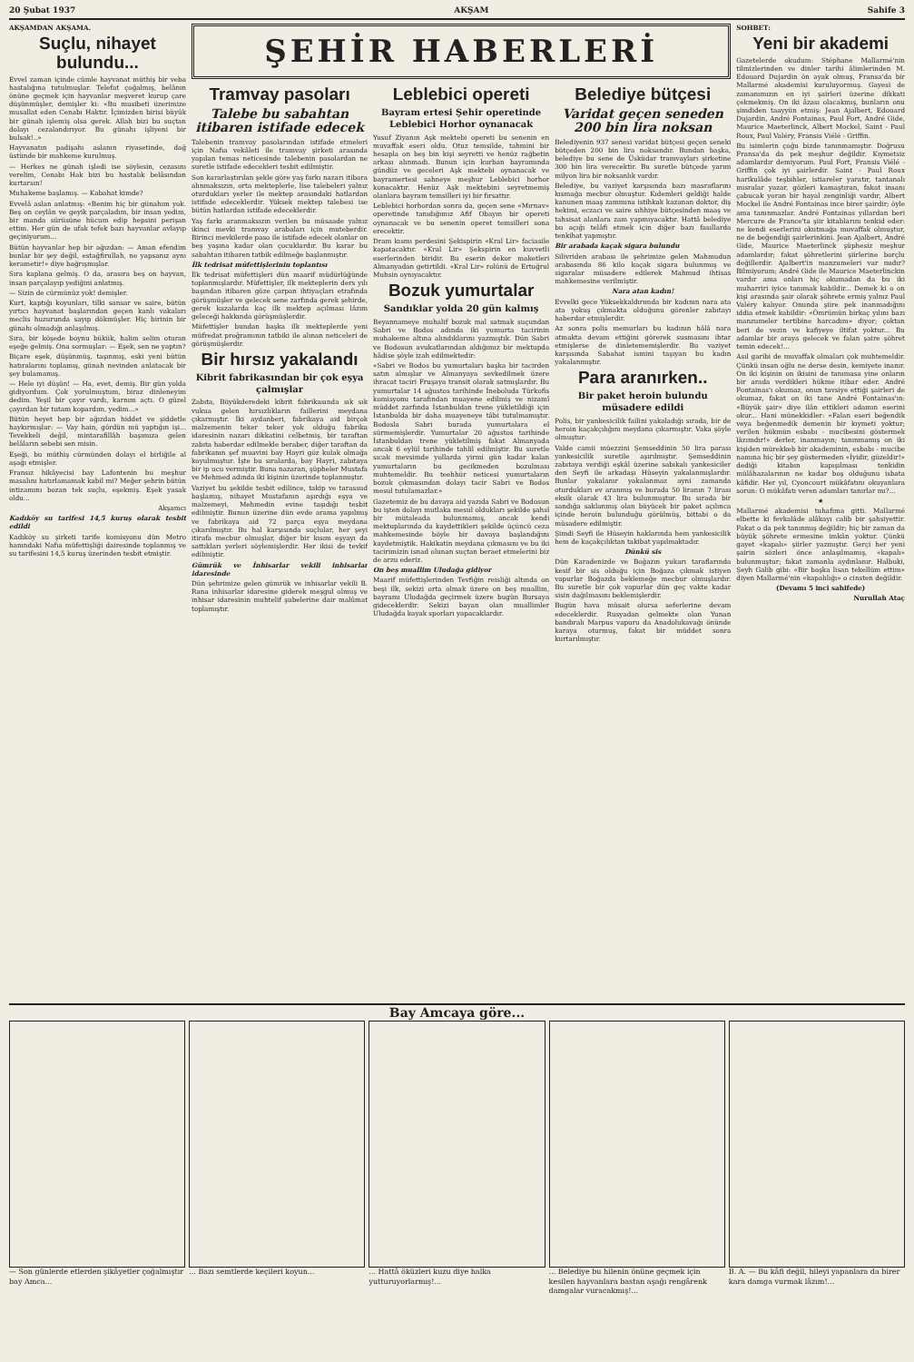20 Şubat 1937 AKŞAM Sahife 3
AKŞAMDAN AKŞAMA.
Suçlu, nihayet bulundu...
Evvel zaman içinde cümle hayvanat müthiş bir veba hastalığına tutulmuşlar. Telefat çoğalmış, belânın önüne geçmek için hayvanlar meşveret kurup çare düşünmüşler, demişler ki: «Bu musibeti üzerimize musallat eden Cenabı Haktır. İçimizden birisi büyük bir günah işlemiş olsa gerek. Allah bizi bu suçtan dolayı cezalandırıyor. Bu günahı işliyeni bir bulsak!..»
Hayvanatın padişahı aslanın riyasetinde, dağ üstünde bir mahkeme kurulmuş.
— Herkes ne günah işledi ise söylesin, cezasını verelim, Cenabı Hak bizi bu hastalık belâsından kurtarsın!
Muhakeme başlamış. — Kabahat kimde?
Evvelâ aslan anlatmış: «Benim hiç bir günahım yok. Beş on ceylân ve geyik parçaladım, bir insan yedim, bir manda sürüsüne hücum edip hepsini perişan ettim. Her gün de ufak tefek bazı hayvanlar avlayıp geçiniyorum...
Bütün hayvanlar hep bir ağızdan: — Aman efendim bunlar bir şey değil, estağfirullah, ne yapsanız aynı kerametir!» diye bağrışmışlar.
Sıra kaplana gelmiş. O da, arasıra beş on hayvan, insan parçalayıp yediğini anlatmış.
— Sizin de cürmünüz yok! demişler.
Kurt, kaptığı koyunları, tilki sansar ve saire, bütün yırtıcı hayvanat başlarından geçen kanlı vakaları meclis huzurunda sayıp dökmüşler. Hiç birinin bir günahı olmadığı anlaşılmış.
Sıra, bir köşede boynu bükük, halim selim oturan eşeğe gelmiş. Ona sormuşlar: — Eşek, sen ne yaptın?
Biçare eşek, düşünmüş, taşınmış, eski yeni bütün hatıralarını toplamış, günah nevinden anlatacak bir şey bulamamış.
— Hele iyi düşün! — Ha, evet, demiş. Bir gün yolda gidiyordum. Çok yorulmuştum, biraz dinleneyim dedim. Yeşil bir çayır vardı, karnım açtı. O güzel çayırdan bir tutam kopardım, yedim...»
Bütün heyet hep bir ağızdan hiddet ve şiddetle haykırmışlar: — Vay hain, gördün mü yaptığın işi... Tevekkeli değil, mintarafillâh başımıza gelen belâların sebebi sen misin.
Eşeği, bu müthiş cürmünden dolayı el birliğile al aşağı etmişler.
Fransız hikâyecisi bay Lafontenin bu meşhur masalını hatırlamamak kabil mi? Meğer şehrin bütün intizamını bozan tek suçlu, eşekmiş. Eşek yasak oldu...
Akşamcı
Kadıköy su tarifesi 14,5 kuruş olarak tesbit edildi
Kadıköy su şirketi tarife komisyonu dün Metro hanındaki Nafıa müfettişliği dairesinde toplanmış ve su tarifesini 14,5 kuruş üzerinden tesbit etmiştir.
ŞEHİR HABERLERİ
Tramvay pasoları
Talebe bu sabahtan itibaren istifade edecek
Talebenin tramvay pasolarından istifade etmeleri için Nafıa vekâleti ile tramvay şirketi arasında yapılan temas neticesinde talebenin pasolardan ne suretle istifade edecekleri tesbit edilmiştir.
Son kararlaştırılan şekle göre yaş farkı nazarı itibara alınmaksızın, orta mekteplerle, lise talebeleri yalnız oturdukları yerler ile mektep arasındaki hatlardan istifade edeceklerdir. Yüksek mektep talebesi ise bütün hatlardan istifade edeceklerdir.
Yaş farkı aranmaksızın verilen bu müsaade yalnız ikinci mevki tramvay arabaları için muteberdir. Birinci mevkilerde paso ile istifade edecek olanlar on beş yaşına kadar olan çocuklardır. Bu karar bu sabahtan itibaren tatbik edilmeğe başlanmıştır.
İlk tedrisat müfettişlerinin toplantısı
İlk tedrisat müfettişleri dün maarif müdürlüğünde toplanmışlardır. Müfettişler, ilk mekteplerin ders yılı başından itibaren göze çarpan ihtiyaçları etrafında görüşmüşler ve gelecek sene zarfında gerek şehirde, gerek kazalarda kaç ilk mektep açılması lâzım geleceği hakkında görüşmüşlerdir.
Müfettişler bundan başka ilk mekteplerde yeni müfredat proğramının tatbiki ile alınan neticeleri de görüşmüşlerdir.
Bir hırsız yakalandı
Kibrit fabrikasından bir çok eşya çalmışlar
Zabıta, Büyükderedeki kibrit fabrikasında sık sık vukua gelen hırsızlıkların faillerini meydana çıkarmıştır. İki aydanberi, fabrikaya aid birçok malzemenin teker teker yok olduğu fabrika idaresinin nazarı dikkatini celbetmiş, bir taraftan zabıta haberdar edilmekle beraber, diğer taraftan da fabrikanın şef muavini bay Hayri göz kulak olmağa koyulmuştur. İşte bu sıralarda, bay Hayri, zabıtaya bir ip ucu vermiştir. Buna nazaran, şüpheler Mustafa ve Mehmed adında iki kişinin üzerinde toplanmıştır.
Vaziyet bu şekilde tesbit edilince, takip ve tarassud başlamış, nihayet Mustafanın aşırdığı eşya ve malzemeyi, Mehmedin evine taşıdığı tesbit edilmiştir. Bunun üzerine dün evde arama yapılmış ve fabrikaya aid 72 parça eşya meydana çıkarılmıştır. Bu hal karşısında suçlular, her şeyi itirafa mecbur olmuşlar, diğer bir kısım eşyayı da sattıkları yerleri söylemişlerdir. Her ikisi de tevkif edilmiştir.
Gümrük ve İnhisarlar vekili inhisarlar idaresinde
Dün şehrimize gelen gümrük ve inhisarlar vekili B. Rana inhisarlar idaresine giderek meşgul olmuş ve inhisar idaresinin muhtelif şubelerine dair malûmat toplamıştır.
Leblebici opereti
Bayram ertesi Şehir operetinde Leblebici Horhor oynanacak
Yusuf Ziyanın Aşk mektebi opereti bu senenin en muvaffak eseri oldu. Otuz temsilde, tahmini bir hesapla on beş bin kişi seyretti ve henüz rağbetin arkası alınmadı. Bunun için kurban bayramında gündüz ve geceleri Aşk mektebi oynanacak ve bayramertesi sahneye meşhur Leblebici horhor konacaktır. Henüz Aşk mektebini seyretmemiş olanlara bayram temsilleri iyi bir fırsattır.
Leblebici horhordan sonra da, geçen sene «Mırnav» operetinde tanıdığımız Afif Obayın bir opereti oynanacak ve bu senenin operet temsilleri sona erecektir.
Dram kısmı perdesini Şekispirin «Kral Lir» faciasile kapatacaktır. «Kral Lir» Şekspirin en kuvvetli eserlerinden biridir. Bu eserin dekor maketleri Almanyadan getirtildi. «Kral Lir» rolünü de Ertuğrul Muhsin oynıyacaktır.
Bozuk yumurtalar
Sandıklar yolda 20 gün kalmış
Beyannameye muhalif bozuk mal satmak suçundan Sabri ve Bodos adında iki yumurta tacirinin muhakeme altına alındıklarını yazmıştık. Dün Sabri ve Bodosun avukatlarından aldığımız bir mektupda hâdise şöyle izah edilmektedir:
«Sabri ve Bodos bu yumurtaları başka bir tacirden satın almışlar ve Almanyaya sevkedilmek üzere ihracat taciri Fruşaya transit olarak satmışlardır. Bu yumurtalar 14 ağustos tarihinde İneboluda Türkofis komisyonu tarafından muayene edilmiş ve nizamî müddet zarfında İstanbuldan trene yükletildiği için İstanbulda bir daha muayeneye tâbi tutulmamıştır. Bodosla Sabri burada yumurtalara el sürmemişlerdir. Yumurtalar 20 ağustos tarihinde İstanbuldan trene yükletilmiş fakat Almanyada ancak 6 eylül tarihinde tahlil edilmiştir. Bu suretle sıcak mevsimde yollarda yirmi gün kadar kalan yumurtaların bu gecikmeden bozulması muhtemeldir. Bu teehhür neticesi yumurtaların bozuk çıkmasından dolayı tacir Sabri ve Bodos mesul tutulamazlar.»
Gazetemiz de bu davaya aid yazıda Sabri ve Bodosun bu işten dolayı mutlaka mesul oldukları şekilde şahsî bir mütaleada bulunmamış, ancak kendi mektuplarında da kaydettikleri şekilde üçüncü ceza mahkemesinde böyle bir davaya başlandığını kaydetmiştik. Hakikatin meydana çıkmasını ve bu iki tacirimizin isnad olunan suçtan beraet etmelerini biz de arzu ederiz.
On beş muallim Uludağa gidiyor
Maarif müfettişlerinden Tevfiğin reisliği altında on beşi ilk, sekizi orta olmak üzere on beş muallim, bayramı Uludağda geçirmek üzere bugün Bursaya gideceklerdir. Sekizi bayan olan muallimler Uludağda kayak sporları yapacaklardır.
Belediye bütçesi
Varidat geçen seneden 200 bin lira noksan
Belediyenin 937 senesi varidat bütçesi geçen seneki bütçeden 200 bin lira noksandır. Bundan başka, belediye bu sene de Üsküdar tramvayları şirketine 300 bin lira verecektir. Bu suretle bütçede yarım milyon lira bir noksanlık vardır.
Belediye, bu vaziyet karşısında bazı masraflarını kısmağa mecbur olmuştur. Kıdemleri geldiği halde kanunen maaş zammına istihkak kazanan doktor, diş hekimi, eczacı ve saire sıhhiye bütçesinden maaş ve tahsisat alanlara zam yapmıyacaktır. Hattâ belediye bu açığı telâfi etmek için diğer bazı fasıllarda tenkihat yapmıştır.
Bir arabada kaçak sigara bulundu
Silivriden arabası ile şehrimize gelen Mahmudun arabasında 86 kilo kaçak sigara bulunmuş ve sigaralar müsadere edilerek Mahmud ihtisas mahkemesine verilmiştir.
Nara atan kadın!
Evvelki gece Yüksekkaldırımda bir kadının nara ata ata yokuş çıkmakta olduğunu görenler zabıtayı haberdar etmişlerdir.
Az sonra polis memurları bu kadının hâlâ nara atmakta devam ettiğini görerek susmasını ihtar etmişlerse de dinletememişlerdir. Bu vaziyet karşısında Sabahat ismini taşıyan bu kadın yakalanmıştır.
Para aranırken..
Bir paket heroin bulundu müsadere edildi
Polis, bir yankesicilik failini yakaladığı sırada, bir de heroin kaçakçılığını meydana çıkarmıştır. Vaka şöyle olmuştur:
Valde camii müezzini Şemseddinin 50 lira parası yankesicilik suretile aşırılmıştır. Şemseddinin zabıtaya verdiği eşkâl üzerine sabıkalı yankesiciler den Seyfi ile arkadaşı Hüseyin yakalanmışlardır. Bunlar yakalanır yakalanmaz ayni zamanda oturdukları ev aranmış ve burada 50 liranın 7 lirası eksik olarak 43 lira bulunmuştur. Bu sırada bir sandığa saklanmış olan büyücek bir paket açılınca içinde heroin bulunduğu görülmüş, bittabi o da müsadere edilmiştir.
Şimdi Seyfi ile Hüseyin haklarında hem yankesicilik hem de kaçakçılıktan takibat yapılmaktadır.
Dünkü sis
Dün Karadenizde ve Boğazın yukarı taraflarında kesif bir sis olduğu için Boğaza çıkmak istiyen vapurlar Boğazda beklemeğe mecbur olmuşlardır. Bu suretle bir çok vapurlar dün geç vakte kadar sisin dağılmasını beklemişlerdir.
Bugün hava müsait olursa seferlerine devam edeceklerdir. Rusyadan gelmekte olan Yunan bandıralı Marpus vapuru da Anadolukavağı önünde karaya oturmuş, fakat bir müddet sonra kurtarılmıştır.
SOHBET:
Yeni bir akademi
Gazetelerde okudum: Stéphane Mallarmé'nin tilmizlerinden ve dinler tarihi âlimlerinden M. Edouard Dujardin ön ayak olmuş, Fransa'da bir Mallarmé akademisi kuruluyormuş. Gayesi de zamanımızın en iyi şairleri üzerine dikkati çekmekmiş. On iki âzası olacakmış, bunların onu şimdiden taayyün etmiş: Jean Ajalbert, Edouard Dujardin, André Fontainas, Paul Fort, André Gide, Maurice Maeterlinck, Albert Mockel, Saint - Paul Roux, Paul Valéry, Fransis Viélé - Griffin.
Bu isimlerin çoğu bizde tanınmamıştır. Doğrusu Fransa'da da pek meşhur değildir. Kıymetsiz adamlardır demiyorum. Paul Fort, Fransis Viélé - Griffin çok iyi şairlerdir. Saint - Paul Roux harikulâde teşbihler, istiareler yaratır, tantanalı mısralar yazar, gözleri kamaştıran, fakat insanı çabucak yoran bir hayal zenginliği vardır, Albert Mockel ile André Fontainas ince birer şairdir; öyle ama tanınmazlar. André Fontainas yıllardan beri Mercure de France'ta şiir kitablarını tenkid eder: ne kendi eserlerini okutmağa muvaffak olmuştur, ne de beğendiği şairlerinkini. Jean Ajalbert, André Gide, Maurice Maeterlinck şüphesiz meşhur adamlardır; fakat şöhretlerini şiirlerine borçlu değillerdir. Ajalbert'in manzumeleri var mıdır? Bilmiyorum; André Gide ile Maurice Maeterlinckin vardır ama onları hiç okumadan da bu iki muharriri iyice tanımak kabildir... Demek ki o on kişi arasında şair olarak şöhrete ermiş yalnız Paul Valéry kalıyor. Onunda şiire pek inanmadığını iddia etmek kabildir: «Ömrümün birkaç yılını bazı manzumeler tertibine harcadım» diyor; çoktan beri de vezin ve kafiyeye iltifat yoktur... Bu adamlar bir araya gelecek ve falan şaire şöhret temin edecek!...
Asıl garibi de muvaffak olmaları çok muhtemeldir. Çünkü insan oğlu ne derse desin, kemiyete inanır. On iki kişinin on ikisini de tanımasa yine onların bir arada verdikleri hükme itibar eder. André Fontainas'ı okumaz, onun tavsiye ettiği şairleri de okumaz, fakat on iki tane André Fontainas'ın: «Büyük şair» diye ilân ettikleri adamın eserini okur... Hani münekkidler: «Falan eseri beğendik veya beğenmedik demenin bir kıymeti yoktur; verilen hükmün esbabı - mucibesini göstermek lâzımdır!» derler, inanmayın; tanınmamış on iki kişiden mürekkeb bir akademinin, esbabı - mucibe namına hiç bir şey göstermeden «İyidir, güzeldir!» dediği kitabın kapışılması tenkidin mülâhazalarının ne kadar boş olduğunu isbata kâfidir. Her yıl, Cyoncourt mükâfatını okuyanlara sorun: O mükâfatı veren adamları tanırlar mı?...
★
Mallarmé akademisi tuhafıma gitti. Mallarmé elbette ki fevkalâde alâkayı calib bir şahsiyettir. Fakat o da pek tanınmış değildir; hiç bir zaman da büyük şöhrete ermesine imkân yoktur. Çünkü gayet «kapalı» şiirler yazmıştır. Gerçi her yeni şairin sözleri önce anlaşılmamış, «kapalı» bulunmuştur; fakat zamanla aydınlanır. Halbuki, Şeyh Galib gibi: «Bir başka lisan tekellüm ettim» diyen Mallarmé'nin «kapalılığı» o cinsten değildir.
(Devamı 5 inci sahifede)
Nurullah Ataç
Bay Amcaya göre...
— Son günlerde etlerden şikâyetler çoğalmıştır bay Amca...
... Bazı semtlerde keçileri koyun...
... Hattâ öküzleri kuzu diye halka yutturuyorlarmış!...
... Belediye bu hilenin önüne geçmek için kesilen hayvanlara bastan aşağı rengârenk damgalar vuracakmış!...
B. A. — Bu kâfi değil, hileyi yapanlara da birer kara damga vurmak lâzım!...